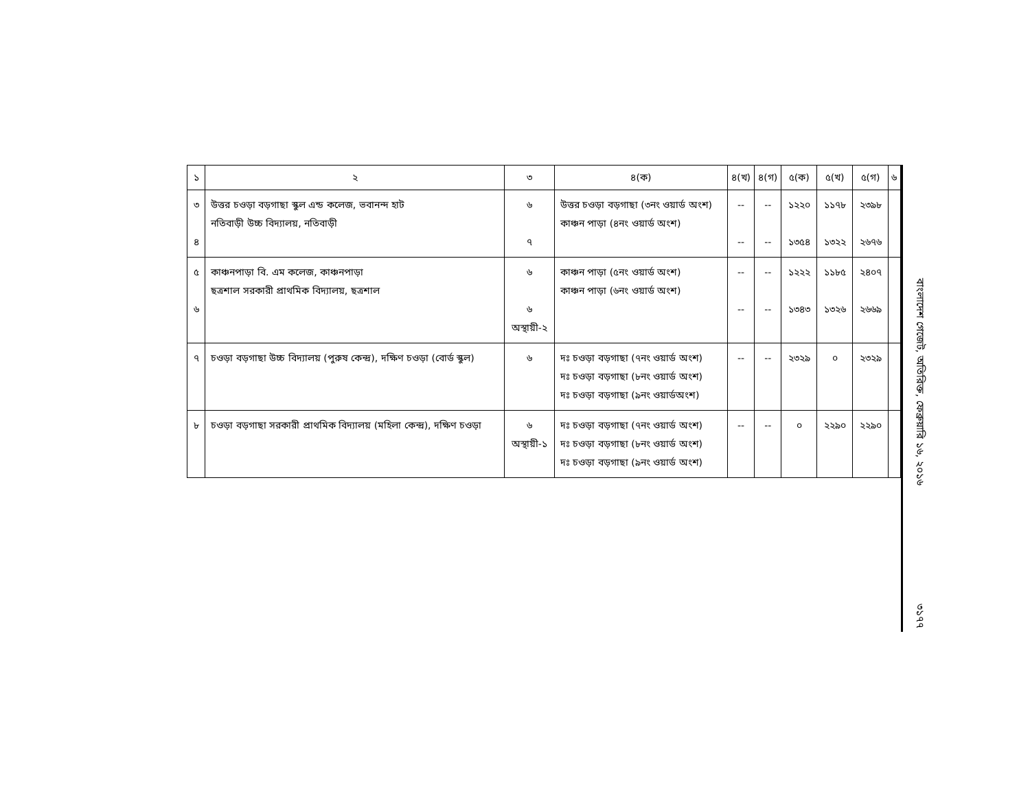| ১ | ২ | ৩ | ৪(ক) | ৪(খ) | ৪(গ) | ৫(ক) | ৫(খ) | ৫(গ) | ৬ |
| --- | --- | --- | --- | --- | --- | --- | --- | --- | --- |
| ৩ ৪ | উত্তর চওড়া বড়গাছা স্কুল এন্ড কলেজ, ভবানন্দ হাট নতিবাড়ী উচ্চ বিদ্যালয়, নতিবাড়ী | ৬ ৭ | উত্তর চওড়া বড়গাছা (৩নং ওয়ার্ড অংশ) কাঞ্চন পাড়া (৪নং ওয়ার্ড অংশ) | -- -- | -- -- | ১২২০ ১৩৫৪ | ১১৭৮ ১৩২২ | ২৩৯৮ ২৬৭৬ | |
| ৫ ৬ | কাঞ্চনপাড়া বি. এম কলেজ, কাঞ্চনপাড়া ছত্রশাল সরকারী প্রাথমিক বিদ্যালয়, ছত্রশাল | ৬ ৬ অস্থায়ী-২ | কাঞ্চন পাড়া (৫নং ওয়ার্ড অংশ) কাঞ্চন পাড়া (৬নং ওয়ার্ড অংশ) | -- -- | -- -- | ১২২২ ১৩৪৩ | ১১৮৫ ১৩২৬ | ২৪০৭ ২৬৬৯ | |
| ৭ | চওড়া বড়গাছা উচ্চ বিদ্যালয় (পুরুষ কেন্দ্র), দক্ষিণ চওড়া (বোর্ড স্কুল) | ৬ | দঃ চওড়া বড়গাছা (৭নং ওয়ার্ড অংশ) দঃ চওড়া বড়গাছা (৮নং ওয়ার্ড অংশ) দঃ চওড়া বড়গাছা (৯নং ওয়ার্ডঅংশ) | -- | -- | ২৩২৯ | ০ | ২৩২৯ | |
| ৮ | চওড়া বড়গাছা সরকারী প্রাথমিক বিদ্যালয় (মহিলা কেন্দ্র), দক্ষিণ চওড়া | ৬ অস্থায়ী-১ | দঃ চওড়া বড়গাছা (৭নং ওয়ার্ড অংশ) দঃ চওড়া বড়গাছা (৮নং ওয়ার্ড অংশ) দঃ চওড়া বড়গাছা (৯নং ওয়ার্ড অংশ) | -- | -- | ০ | ২২৯০ | ২২৯০ | |
বাংলাদেশ গেজেট, অতিরিক্ত, ফেব্রুয়ারি ১৬, ২০১৬ ৩১৭৭